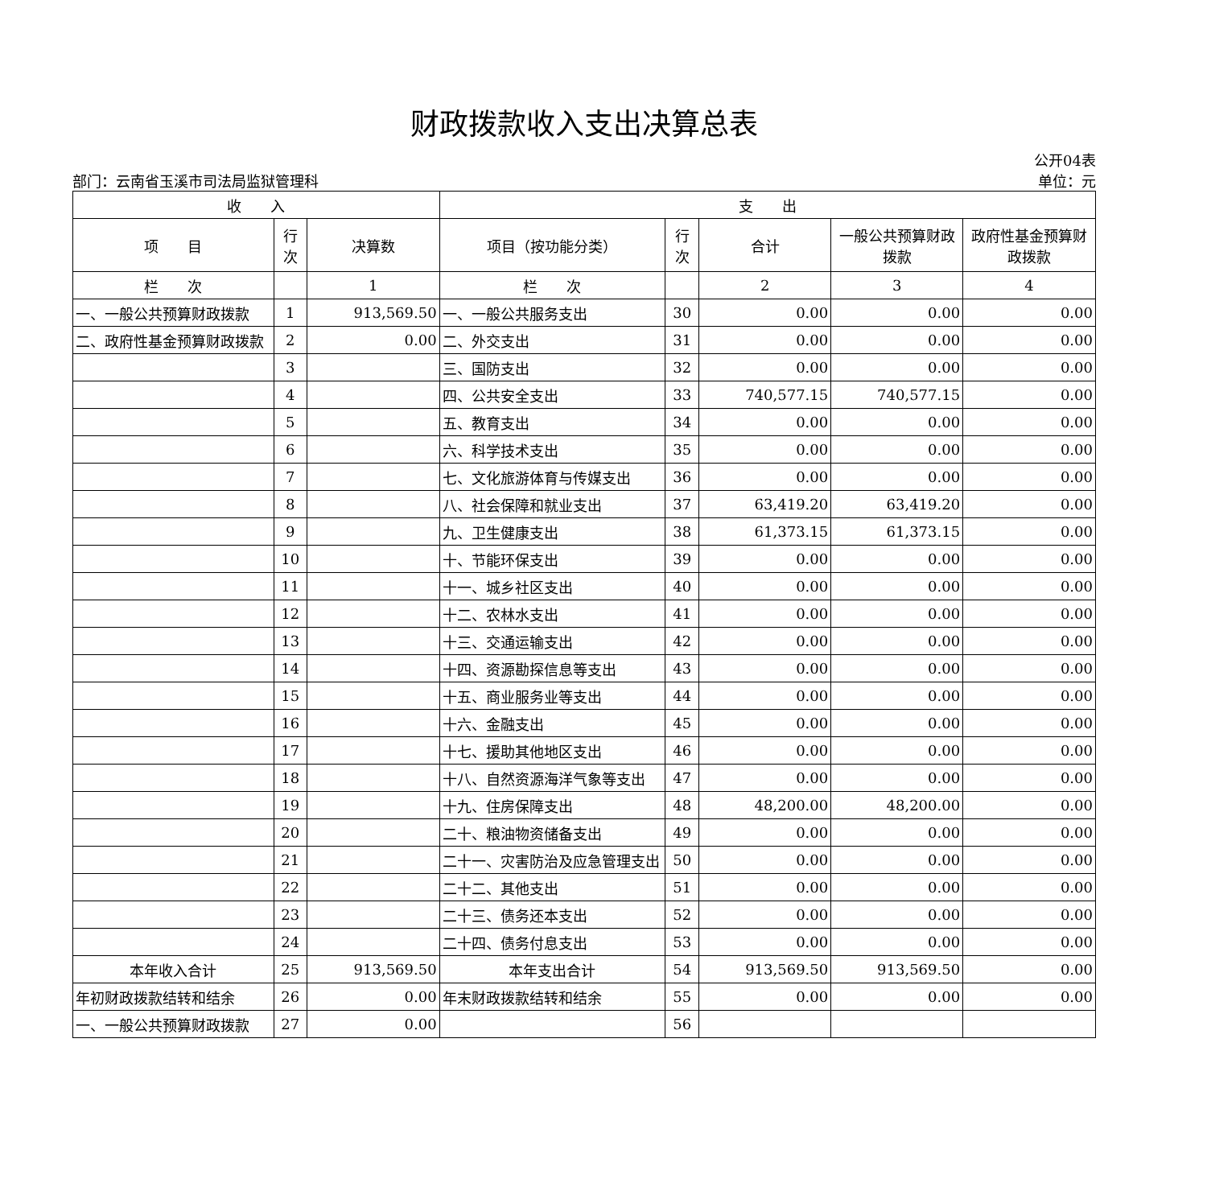财政拨款收入支出决算总表
部门：云南省玉溪市司法局监狱管理科
公开04表
单位：元
| 收 入 | | | 支 出 | | | | |
| --- | --- | --- | --- | --- | --- | --- | --- |
| 项 目 | 行次 | 决算数 | 项目（按功能分类） | 行次 | 合计 | 一般公共预算财政拨款 | 政府性基金预算财政拨款 |
| 栏 次 | | 1 | 栏 次 | | 2 | 3 | 4 |
| 一、一般公共预算财政拨款 | 1 | 913,569.50 | 一、一般公共服务支出 | 30 | 0.00 | 0.00 | 0.00 |
| 二、政府性基金预算财政拨款 | 2 | 0.00 | 二、外交支出 | 31 | 0.00 | 0.00 | 0.00 |
| | 3 | | 三、国防支出 | 32 | 0.00 | 0.00 | 0.00 |
| | 4 | | 四、公共安全支出 | 33 | 740,577.15 | 740,577.15 | 0.00 |
| | 5 | | 五、教育支出 | 34 | 0.00 | 0.00 | 0.00 |
| | 6 | | 六、科学技术支出 | 35 | 0.00 | 0.00 | 0.00 |
| | 7 | | 七、文化旅游体育与传媒支出 | 36 | 0.00 | 0.00 | 0.00 |
| | 8 | | 八、社会保障和就业支出 | 37 | 63,419.20 | 63,419.20 | 0.00 |
| | 9 | | 九、卫生健康支出 | 38 | 61,373.15 | 61,373.15 | 0.00 |
| | 10 | | 十、节能环保支出 | 39 | 0.00 | 0.00 | 0.00 |
| | 11 | | 十一、城乡社区支出 | 40 | 0.00 | 0.00 | 0.00 |
| | 12 | | 十二、农林水支出 | 41 | 0.00 | 0.00 | 0.00 |
| | 13 | | 十三、交通运输支出 | 42 | 0.00 | 0.00 | 0.00 |
| | 14 | | 十四、资源勘探信息等支出 | 43 | 0.00 | 0.00 | 0.00 |
| | 15 | | 十五、商业服务业等支出 | 44 | 0.00 | 0.00 | 0.00 |
| | 16 | | 十六、金融支出 | 45 | 0.00 | 0.00 | 0.00 |
| | 17 | | 十七、援助其他地区支出 | 46 | 0.00 | 0.00 | 0.00 |
| | 18 | | 十八、自然资源海洋气象等支出 | 47 | 0.00 | 0.00 | 0.00 |
| | 19 | | 十九、住房保障支出 | 48 | 48,200.00 | 48,200.00 | 0.00 |
| | 20 | | 二十、粮油物资储备支出 | 49 | 0.00 | 0.00 | 0.00 |
| | 21 | | 二十一、灾害防治及应急管理支出 | 50 | 0.00 | 0.00 | 0.00 |
| | 22 | | 二十二、其他支出 | 51 | 0.00 | 0.00 | 0.00 |
| | 23 | | 二十三、债务还本支出 | 52 | 0.00 | 0.00 | 0.00 |
| | 24 | | 二十四、债务付息支出 | 53 | 0.00 | 0.00 | 0.00 |
| 本年收入合计 | 25 | 913,569.50 | 本年支出合计 | 54 | 913,569.50 | 913,569.50 | 0.00 |
| 年初财政拨款结转和结余 | 26 | 0.00 | 年末财政拨款结转和结余 | 55 | 0.00 | 0.00 | 0.00 |
| 一、一般公共预算财政拨款 | 27 | 0.00 | | 56 | | | |